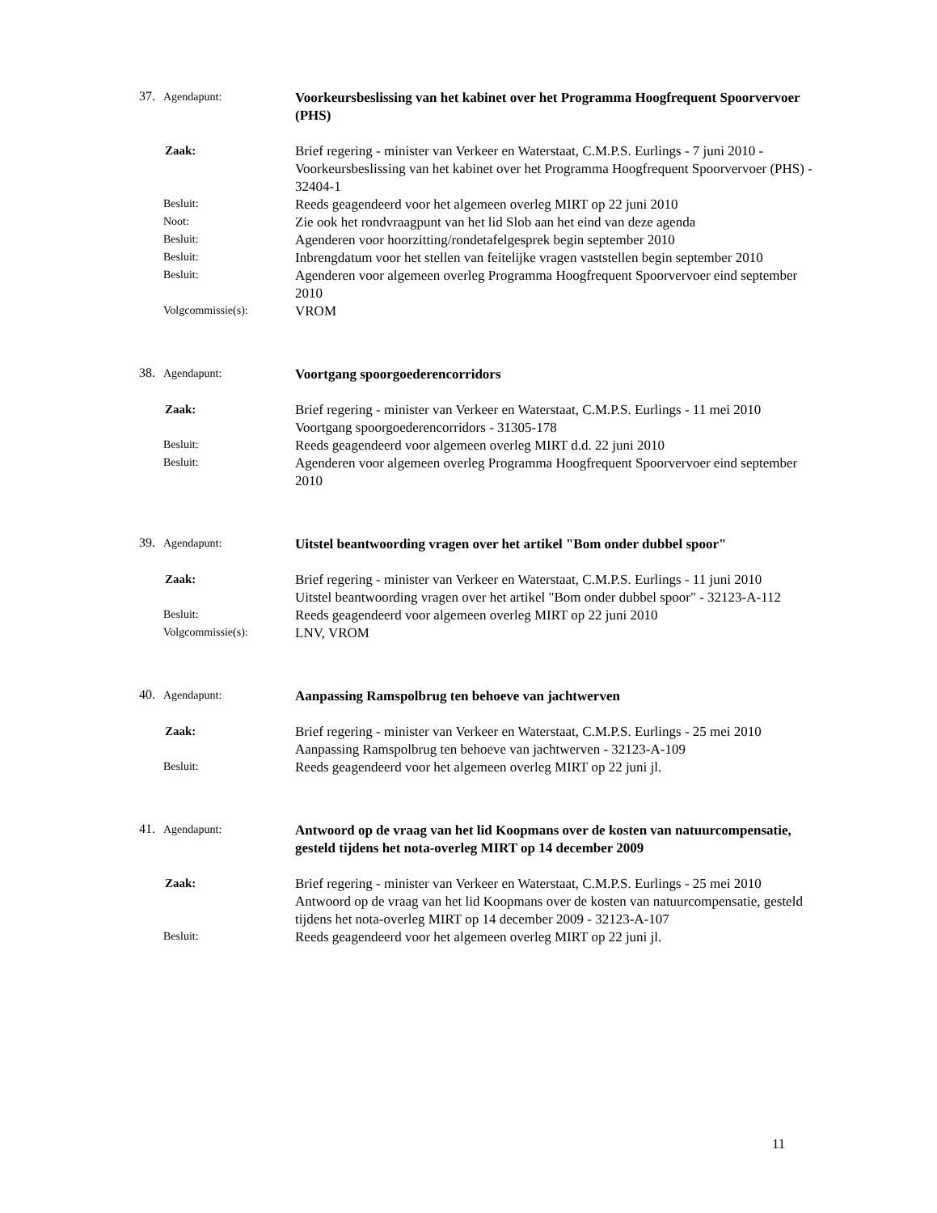37. Agendapunt:
Voorkeursbeslissing van het kabinet over het Programma Hoogfrequent Spoorvervoer (PHS)
Zaak:
Brief regering - minister van Verkeer en Waterstaat, C.M.P.S. Eurlings - 7 juni 2010 - Voorkeursbeslissing van het kabinet over het Programma Hoogfrequent Spoorvervoer (PHS) - 32404-1
Besluit:
Reeds geagendeerd voor het algemeen overleg MIRT op 22 juni 2010
Noot:
Zie ook het rondvraagpunt van het lid Slob aan het eind van deze agenda
Besluit:
Agenderen voor hoorzitting/rondetafelgesprek begin september 2010
Besluit:
Inbrengdatum voor het stellen van feitelijke vragen vaststellen begin september 2010
Besluit:
Agenderen voor algemeen overleg Programma Hoogfrequent Spoorvervoer eind september 2010
Volgcommissie(s):
VROM
38. Agendapunt:
Voortgang spoorgoederencorridors
Zaak:
Brief regering - minister van Verkeer en Waterstaat, C.M.P.S. Eurlings - 11 mei 2010
Voortgang spoorgoederencorridors - 31305-178
Besluit:
Reeds geagendeerd voor algemeen overleg MIRT d.d. 22 juni 2010
Besluit:
Agenderen voor algemeen overleg Programma Hoogfrequent Spoorvervoer eind september 2010
39. Agendapunt:
Uitstel beantwoording vragen over het artikel "Bom onder dubbel spoor"
Zaak:
Brief regering - minister van Verkeer en Waterstaat, C.M.P.S. Eurlings - 11 juni 2010
Uitstel beantwoording vragen over het artikel "Bom onder dubbel spoor" - 32123-A-112
Besluit:
Reeds geagendeerd voor algemeen overleg MIRT op 22 juni 2010
Volgcommissie(s):
LNV, VROM
40. Agendapunt:
Aanpassing Ramspolbrug ten behoeve van jachtwerven
Zaak:
Brief regering - minister van Verkeer en Waterstaat, C.M.P.S. Eurlings - 25 mei 2010
Aanpassing Ramspolbrug ten behoeve van jachtwerven - 32123-A-109
Besluit:
Reeds geagendeerd voor het algemeen overleg MIRT op 22 juni jl.
41. Agendapunt:
Antwoord op de vraag van het lid Koopmans over de kosten van natuurcompensatie, gesteld tijdens het nota-overleg MIRT op 14 december 2009
Zaak:
Brief regering - minister van Verkeer en Waterstaat, C.M.P.S. Eurlings - 25 mei 2010
Antwoord op de vraag van het lid Koopmans over de kosten van natuurcompensatie, gesteld tijdens het nota-overleg MIRT op 14 december 2009 - 32123-A-107
Besluit:
Reeds geagendeerd voor het algemeen overleg MIRT op 22 juni jl.
11